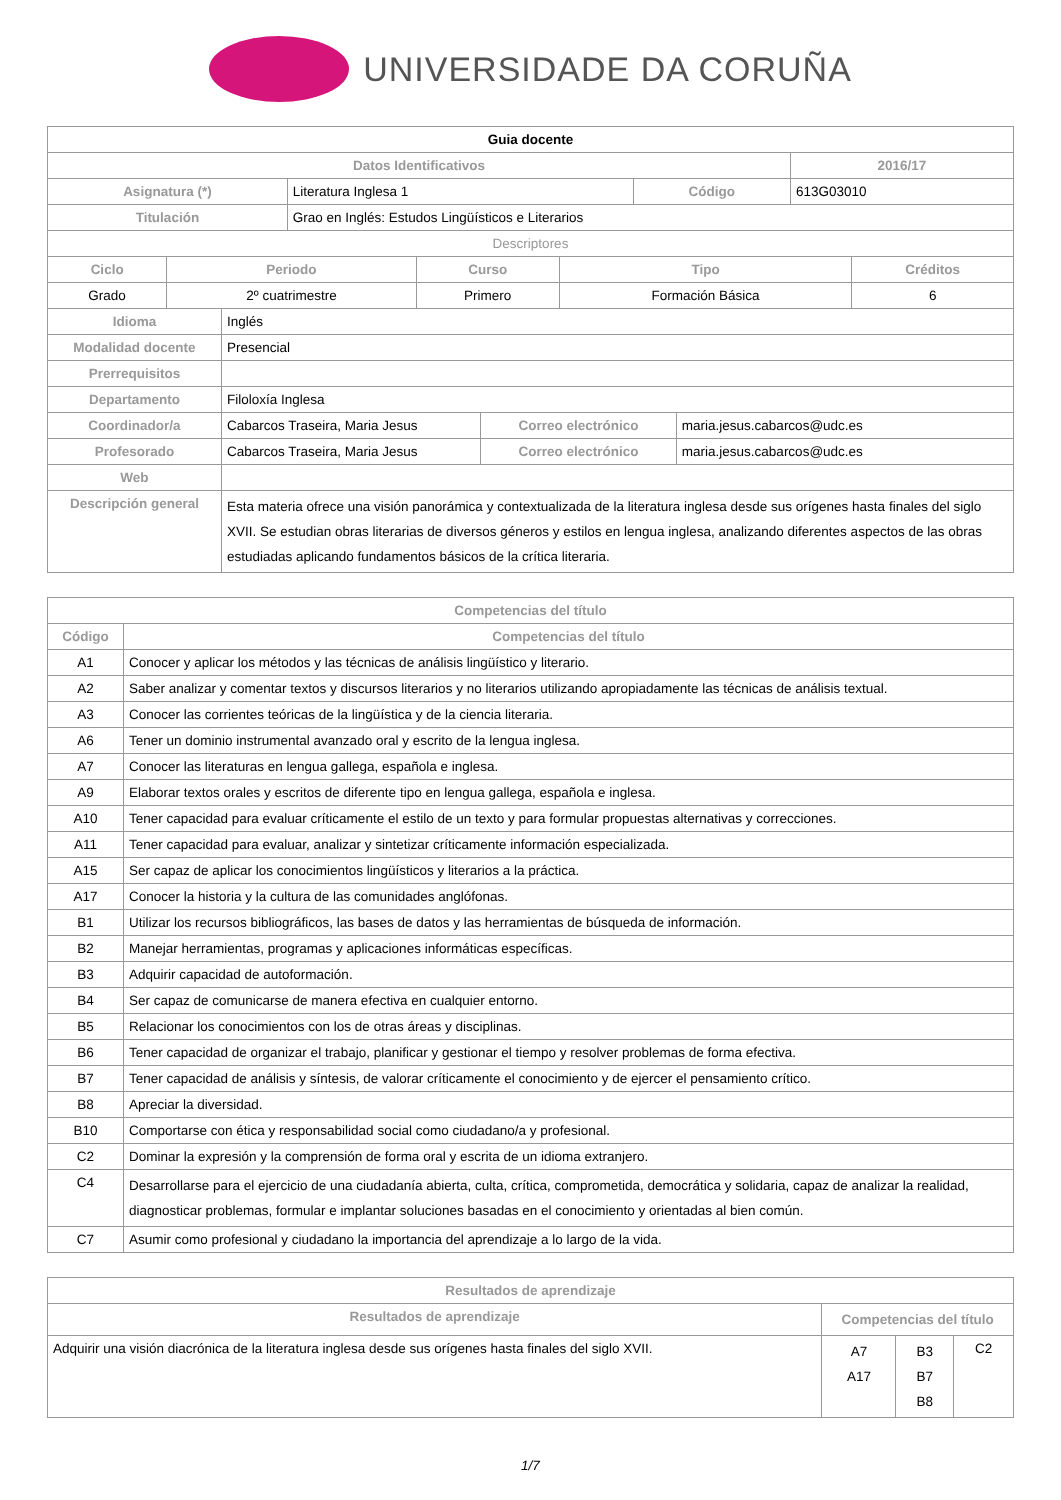UNIVERSIDADE DA CORUÑA
| Guia docente | | | |
| Datos Identificativos | | | 2016/17 |
| Asignatura (*) | Literatura Inglesa 1 | Código | 613G03010 |
| Titulación | Grao en Inglés: Estudos Lingüísticos e Literarios | | |
| Descriptores | | | |
| Ciclo | Periodo | Curso | Tipo | Créditos |
| --- | --- | --- | --- | --- |
| Grado | 2º cuatrimestre | Primero | Formación Básica | 6 |
| Idioma | Inglés | | |
| Modalidad docente | Presencial | | |
| Prerrequisitos | | | |
| Departamento | Filoloxía Inglesa | | |
| Coordinador/a | Cabarcos Traseira, Maria Jesus | Correo electrónico | maria.jesus.cabarcos@udc.es |
| Profesorado | Cabarcos Traseira, Maria Jesus | Correo electrónico | maria.jesus.cabarcos@udc.es |
| Web | | | |
| Descripción general | Esta materia ofrece una visión panorámica y contextualizada de la literatura inglesa desde sus orígenes hasta finales del siglo XVII. Se estudian obras literarias de diversos géneros y estilos en lengua inglesa, analizando diferentes aspectos de las obras estudiadas aplicando fundamentos básicos de la crítica literaria. | | |
| Competencias del título | |
| --- | --- |
| Código | Competencias del título |
| A1 | Conocer y aplicar los métodos y las técnicas de análisis lingüístico y literario. |
| A2 | Saber analizar y comentar textos y discursos literarios y no literarios utilizando apropiadamente las técnicas de análisis textual. |
| A3 | Conocer las corrientes teóricas de la lingüística y de la ciencia literaria. |
| A6 | Tener un dominio instrumental avanzado oral y escrito de la lengua inglesa. |
| A7 | Conocer las literaturas en lengua gallega, española e inglesa. |
| A9 | Elaborar textos orales y escritos de diferente tipo en lengua gallega, española e inglesa. |
| A10 | Tener capacidad para evaluar críticamente el estilo de un texto y para formular propuestas alternativas y correcciones. |
| A11 | Tener capacidad para evaluar, analizar y sintetizar críticamente información especializada. |
| A15 | Ser capaz de aplicar los conocimientos lingüísticos y literarios a la práctica. |
| A17 | Conocer la historia y la cultura de las comunidades anglófonas. |
| B1 | Utilizar los recursos bibliográficos, las bases de datos y las herramientas de búsqueda de información. |
| B2 | Manejar herramientas, programas y aplicaciones informáticas específicas. |
| B3 | Adquirir capacidad de autoformación. |
| B4 | Ser capaz de comunicarse de manera efectiva en cualquier entorno. |
| B5 | Relacionar los conocimientos con los de otras áreas y disciplinas. |
| B6 | Tener capacidad de organizar el trabajo, planificar y gestionar el tiempo y resolver problemas de forma efectiva. |
| B7 | Tener capacidad de análisis y síntesis, de valorar críticamente el conocimiento y de ejercer el pensamiento crítico. |
| B8 | Apreciar la diversidad. |
| B10 | Comportarse con ética y responsabilidad social como ciudadano/a y profesional. |
| C2 | Dominar la expresión y la comprensión de forma oral y escrita de un idioma extranjero. |
| C4 | Desarrollarse para el ejercicio de una ciudadanía abierta, culta, crítica, comprometida, democrática y solidaria, capaz de analizar la realidad, diagnosticar problemas, formular e implantar soluciones basadas en el conocimiento y orientadas al bien común. |
| C7 | Asumir como profesional y ciudadano la importancia del aprendizaje a lo largo de la vida. |
| Resultados de aprendizaje | | | |
| --- | --- | --- | --- |
| Resultados de aprendizaje | Competencias del título | | |
| Adquirir una visión diacrónica de la literatura inglesa desde sus orígenes hasta finales del siglo XVII. | A7 A17 | B3 B7 B8 | C2 |
1/7